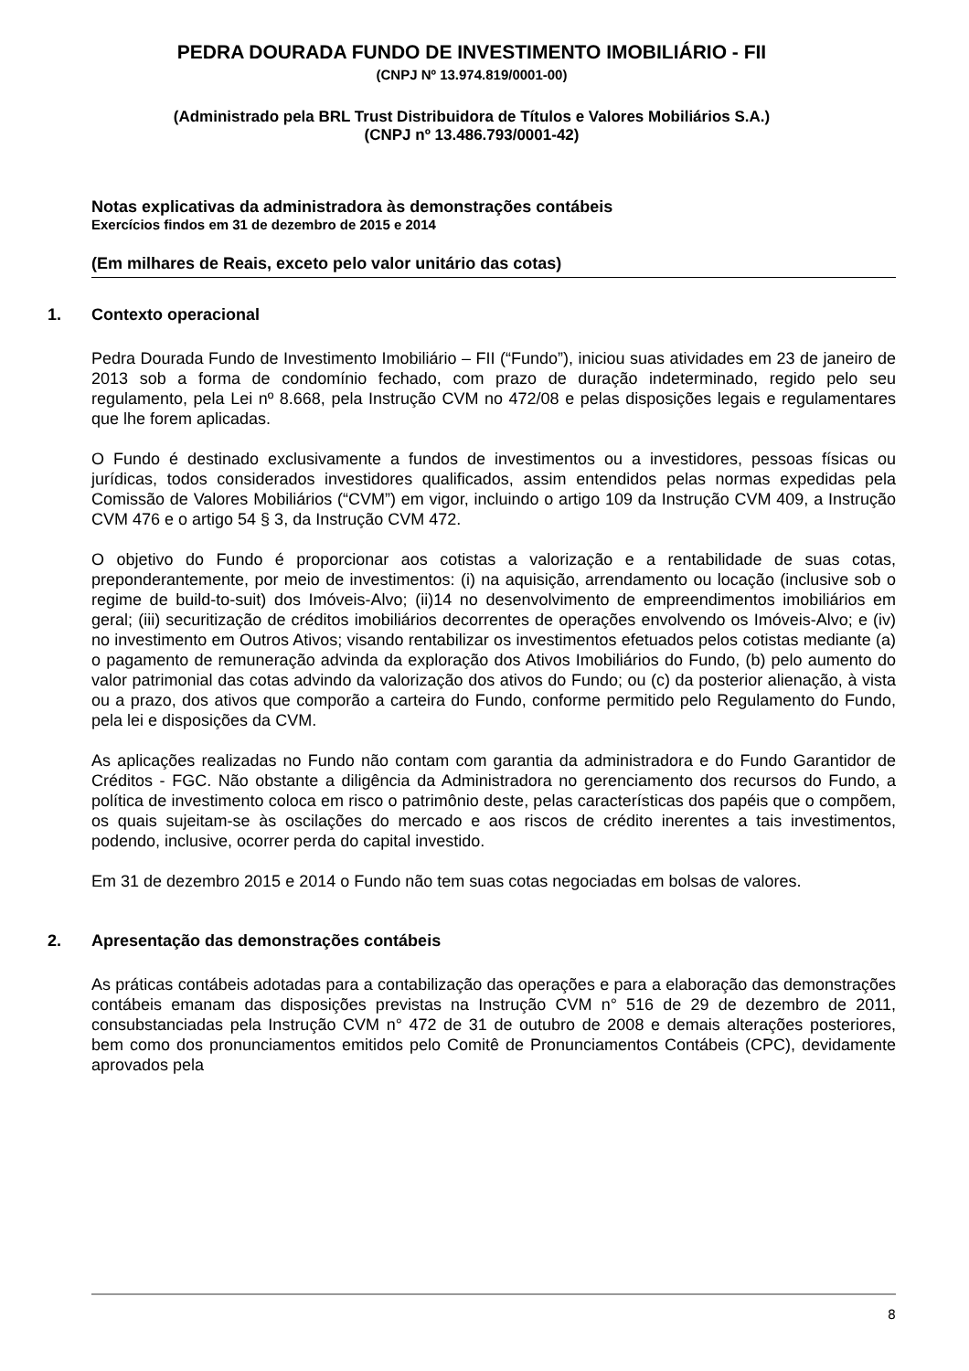PEDRA DOURADA FUNDO DE INVESTIMENTO IMOBILIÁRIO - FII
(CNPJ Nº 13.974.819/0001-00)
(Administrado pela BRL Trust Distribuidora de Títulos e Valores Mobiliários S.A.)
(CNPJ nº 13.486.793/0001-42)
Notas explicativas da administradora às demonstrações contábeis
Exercícios findos em 31 de dezembro de 2015 e 2014
(Em milhares de Reais, exceto pelo valor unitário das cotas)
1. Contexto operacional
Pedra Dourada Fundo de Investimento Imobiliário – FII (“Fundo”), iniciou suas atividades em 23 de janeiro de 2013 sob a forma de condomínio fechado, com prazo de duração indeterminado, regido pelo seu regulamento, pela Lei nº 8.668, pela Instrução CVM no 472/08 e pelas disposições legais e regulamentares que lhe forem aplicadas.
O Fundo é destinado exclusivamente a fundos de investimentos ou a investidores, pessoas físicas ou jurídicas, todos considerados investidores qualificados, assim entendidos pelas normas expedidas pela Comissão de Valores Mobiliários (“CVM”) em vigor, incluindo o artigo 109 da Instrução CVM 409, a Instrução CVM 476 e o artigo 54 § 3, da Instrução CVM 472.
O objetivo do Fundo é proporcionar aos cotistas a valorização e a rentabilidade de suas cotas, preponderantemente, por meio de investimentos: (i) na aquisição, arrendamento ou locação (inclusive sob o regime de build-to-suit) dos Imóveis-Alvo; (ii)14 no desenvolvimento de empreendimentos imobiliários em geral; (iii) securitização de créditos imobiliários decorrentes de operações envolvendo os Imóveis-Alvo; e (iv) no investimento em Outros Ativos; visando rentabilizar os investimentos efetuados pelos cotistas mediante (a) o pagamento de remuneração advinda da exploração dos Ativos Imobiliários do Fundo, (b) pelo aumento do valor patrimonial das cotas advindo da valorização dos ativos do Fundo; ou (c) da posterior alienação, à vista ou a prazo, dos ativos que comporão a carteira do Fundo, conforme permitido pelo Regulamento do Fundo, pela lei e disposições da CVM.
As aplicações realizadas no Fundo não contam com garantia da administradora e do Fundo Garantidor de Créditos - FGC. Não obstante a diligência da Administradora no gerenciamento dos recursos do Fundo, a política de investimento coloca em risco o patrimônio deste, pelas características dos papéis que o compõem, os quais sujeitam-se às oscilações do mercado e aos riscos de crédito inerentes a tais investimentos, podendo, inclusive, ocorrer perda do capital investido.
Em 31 de dezembro 2015 e 2014 o Fundo não tem suas cotas negociadas em bolsas de valores.
2. Apresentação das demonstrações contábeis
As práticas contábeis adotadas para a contabilização das operações e para a elaboração das demonstrações contábeis emanam das disposições previstas na Instrução CVM n° 516 de 29 de dezembro de 2011, consubstanciadas pela Instrução CVM n° 472 de 31 de outubro de 2008 e demais alterações posteriores, bem como dos pronunciamentos emitidos pelo Comitê de Pronunciamentos Contábeis (CPC), devidamente aprovados pela
8